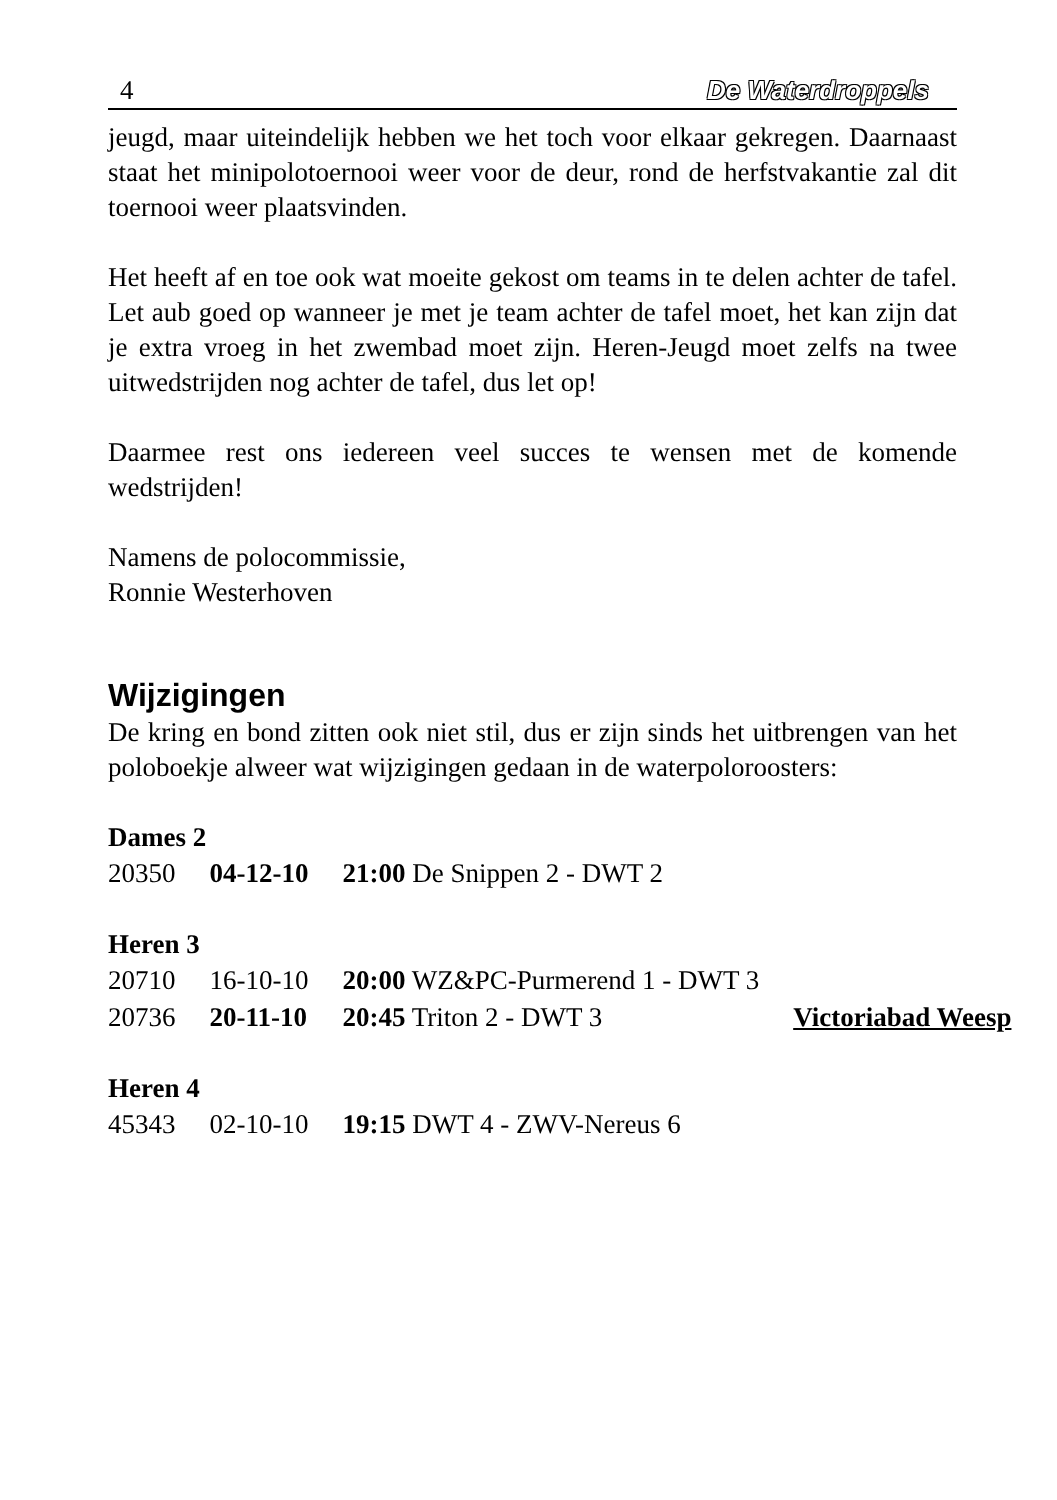4 De Waterdroppels
jeugd, maar uiteindelijk hebben we het toch voor elkaar gekregen. Daarnaast staat het minipolotoernooi weer voor de deur, rond de herfstvakantie zal dit toernooi weer plaatsvinden.
Het heeft af en toe ook wat moeite gekost om teams in te delen achter de tafel. Let aub goed op wanneer je met je team achter de tafel moet, het kan zijn dat je extra vroeg in het zwembad moet zijn. Heren-Jeugd moet zelfs na twee uitwedstrijden nog achter de tafel, dus let op!
Daarmee rest ons iedereen veel succes te wensen met de komende wedstrijden!
Namens de polocommissie,
Ronnie Westerhoven
Wijzigingen
De kring en bond zitten ook niet stil, dus er zijn sinds het uitbrengen van het poloboekje alweer wat wijzigingen gedaan in de waterpoloroosters:
Dames 2
| 20350 | 04-12-10 | 21:00 De Snippen 2 - DWT 2 |
Heren 3
| 20710 | 16-10-10 | 20:00 WZ&PC-Purmerend 1 - DWT 3 | |
| 20736 | 20-11-10 | 20:45 Triton 2 - DWT 3 | Victoriabad Weesp |
Heren 4
| 45343 | 02-10-10 | 19:15 DWT 4 - ZWV-Nereus 6 |